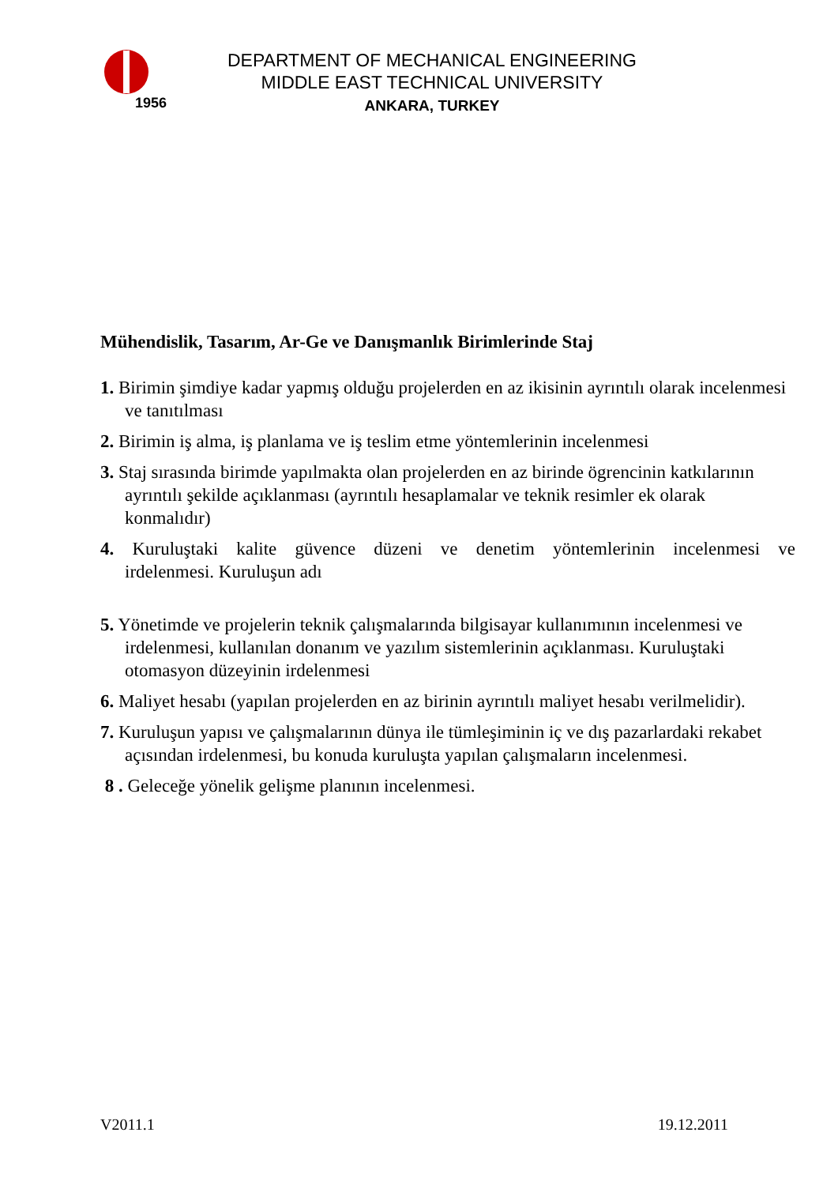1956
DEPARTMENT OF MECHANICAL ENGINEERING
MIDDLE EAST TECHNICAL UNIVERSITY
ANKARA, TURKEY
Mühendislik, Tasarım, Ar-Ge ve Danışmanlık Birimlerinde Staj
1. Birimin şimdiye kadar yapmış olduğu projelerden en az ikisinin ayrıntılı olarak incelenmesi ve tanıtılması
2. Birimin iş alma, iş planlama ve iş teslim etme yöntemlerinin incelenmesi
3. Staj sırasında birimde yapılmakta olan projelerden en az birinde ögrencinin katkılarının ayrıntılı şekilde açıklanması (ayrıntılı hesaplamalar ve teknik resimler ek olarak konmalıdır)
4. Kuruluştaki kalite güvence düzeni ve denetim yöntemlerinin incelenmesi ve
irdelenmesi. Kuruluşun adı
5. Yönetimde ve projelerin teknik çalışmalarında bilgisayar kullanımının incelenmesi ve irdelenmesi, kullanılan donanım ve yazılım sistemlerinin açıklanması. Kuruluştaki otomasyon düzeyinin irdelenmesi
6. Maliyet hesabı (yapılan projelerden en az birinin ayrıntılı maliyet hesabı verilmelidir).
7. Kuruluşun yapısı ve çalışmalarının dünya ile tümleşiminin iç ve dış pazarlardaki rekabet açısından irdelenmesi, bu konuda kuruluşta yapılan çalışmaların incelenmesi.
8 . Geleceğe yönelik gelişme planının incelenmesi.
V2011.1 19.12.2011